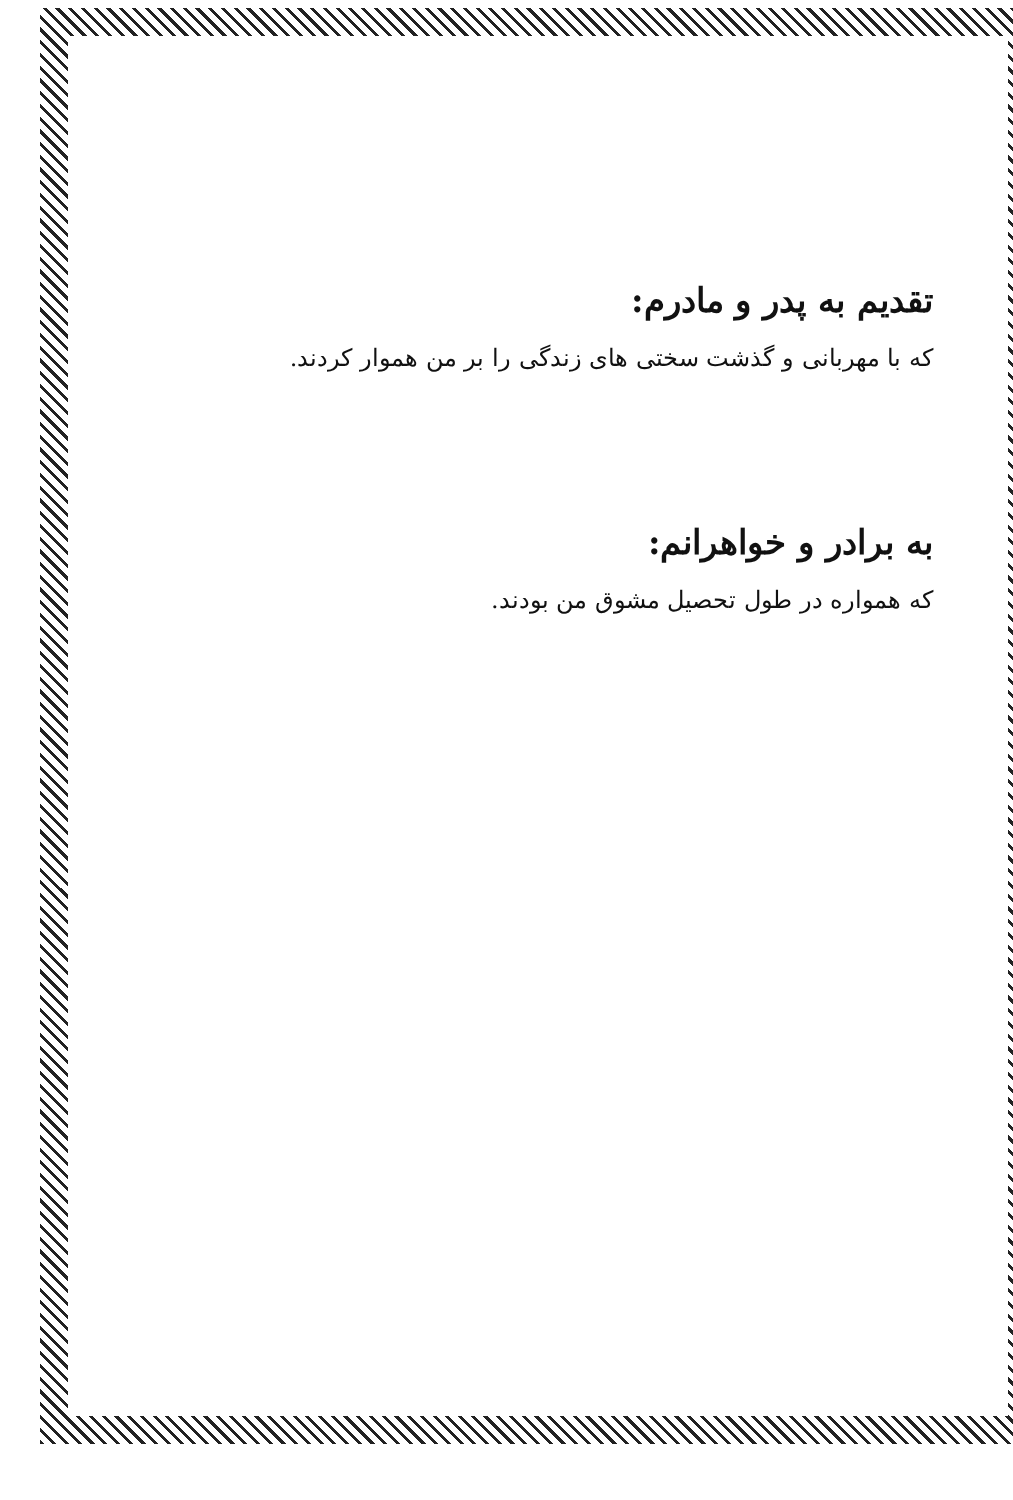تقدیم به پدر و مادرم:
که با مهربانی و گذشت سختی های زندگی را بر من هموار کردند.
به برادر و خواهرانم:
که همواره در طول تحصیل مشوق من بودند.